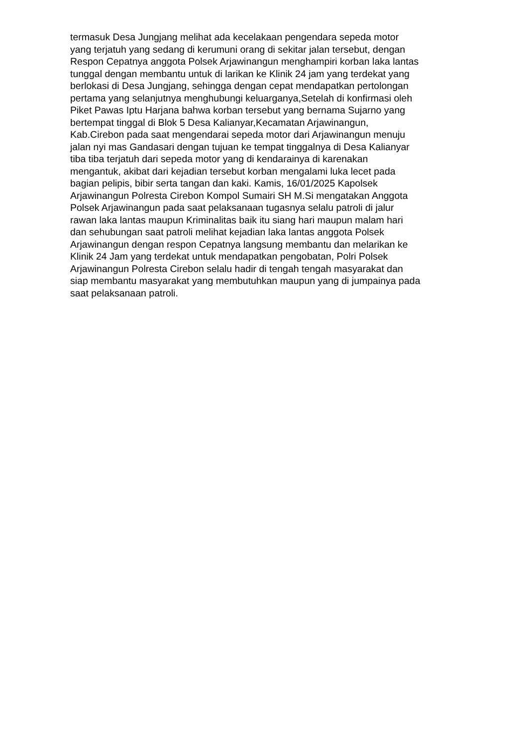termasuk Desa Jungjang melihat ada kecelakaan pengendara sepeda motor
yang terjatuh yang sedang di kerumuni orang di sekitar jalan tersebut, dengan
Respon Cepatnya anggota Polsek Arjawinangun menghampiri korban laka lantas
tunggal dengan membantu untuk di larikan ke Klinik 24 jam yang terdekat yang
berlokasi di Desa Jungjang, sehingga dengan cepat mendapatkan pertolongan
pertama yang selanjutnya menghubungi keluarganya,Setelah di konfirmasi oleh
Piket Pawas Iptu Harjana bahwa korban tersebut yang bernama Sujarno yang
bertempat tinggal di Blok 5 Desa Kalianyar,Kecamatan Arjawinangun,
Kab.Cirebon pada saat mengendarai sepeda motor dari Arjawinangun menuju
jalan nyi mas Gandasari dengan tujuan ke tempat tinggalnya di Desa Kalianyar
tiba tiba terjatuh dari sepeda motor yang di kendarainya di karenakan
mengantuk, akibat dari kejadian tersebut korban mengalami luka lecet pada
bagian pelipis, bibir serta tangan dan kaki. Kamis, 16/01/2025 Kapolsek
Arjawinangun Polresta Cirebon Kompol Sumairi SH M.Si mengatakan Anggota
Polsek Arjawinangun pada saat pelaksanaan tugasnya selalu patroli di jalur
rawan laka lantas maupun Kriminalitas baik itu siang hari maupun malam hari
dan sehubungan saat patroli melihat kejadian laka lantas anggota Polsek
Arjawinangun dengan respon Cepatnya langsung membantu dan melarikan ke
Klinik 24 Jam yang terdekat untuk mendapatkan pengobatan, Polri Polsek
Arjawinangun Polresta Cirebon selalu hadir di tengah tengah masyarakat dan
siap membantu masyarakat yang membutuhkan maupun yang di jumpainya pada
saat pelaksanaan patroli.